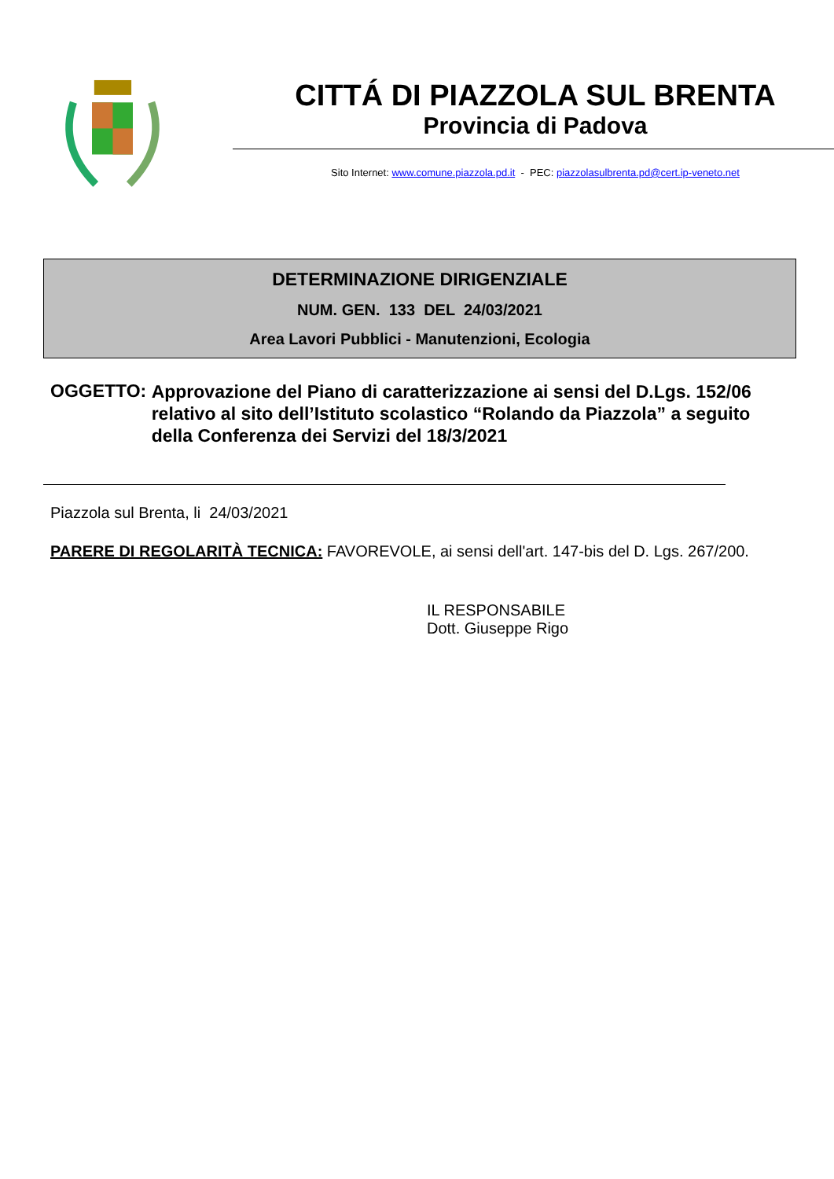CITTÁ DI PIAZZOLA SUL BRENTA
Provincia di Padova
Sito Internet: www.comune.piazzola.pd.it - PEC: piazzolasulbrenta.pd@cert.ip-veneto.net
DETERMINAZIONE DIRIGENZIALE
NUM. GEN. 133 DEL 24/03/2021
Area Lavori Pubblici - Manutenzioni, Ecologia
OGGETTO: Approvazione del Piano di caratterizzazione ai sensi del D.Lgs. 152/06 relativo al sito dell’Istituto scolastico “Rolando da Piazzola” a seguito della Conferenza dei Servizi del 18/3/2021
Piazzola sul Brenta, li 24/03/2021
PARERE DI REGOLARITÀ TECNICA: FAVOREVOLE, ai sensi dell'art. 147-bis del D. Lgs. 267/200.
IL RESPONSABILE
Dott. Giuseppe Rigo